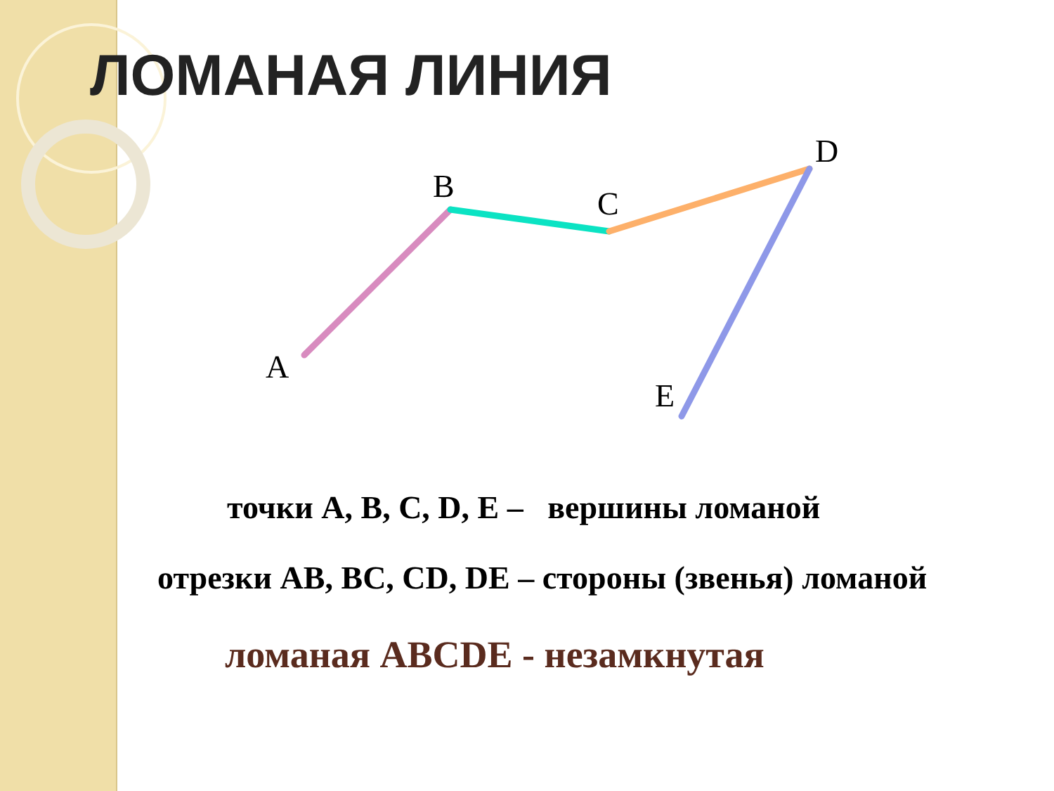A
B
C
D
E
ЛОМАНАЯ ЛИНИЯ
точки A, B, C, D, E – вершины ломаной
отрезки AB, BC, CD, DE – стороны (звенья) ломаной
ломаная ABCDE - незамкнутая